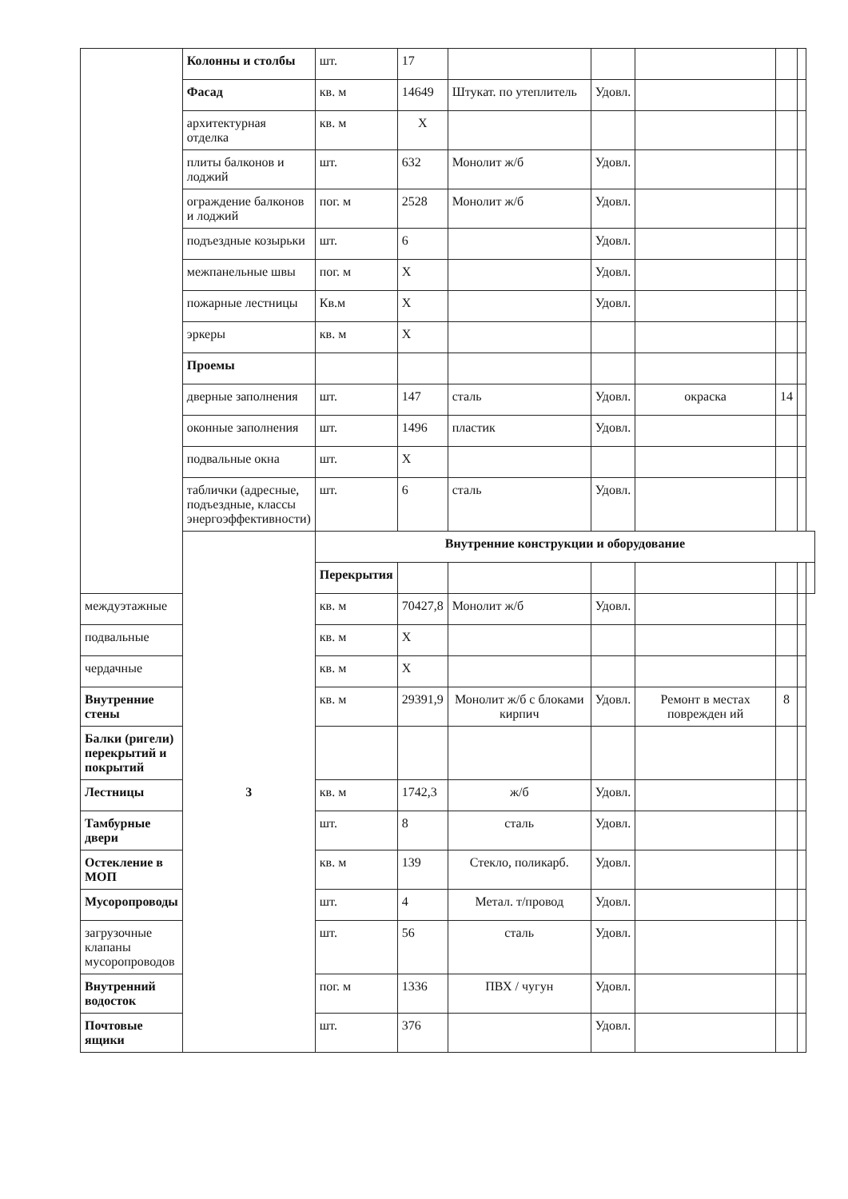| | Колонны и столбы | шт. | 17 | | | | | | |
| | Фасад | кв. м | 14649 | Штукат. по утеплитель | Удовл. | | | | |
| | архитектурная отделка | кв. м | Х | | | | | | |
| | плиты балконов и лоджий | шт. | 632 | Монолит ж/б | Удовл. | | | | |
| | ограждение балконов и лоджий | пог. м | 2528 | Монолит ж/б | Удовл. | | | | |
| | подъездные козырьки | шт. | 6 | | Удовл. | | | | |
| | межпанельные швы | пог. м | Х | | Удовл. | | | | |
| | пожарные лестницы | Кв.м | Х | | Удовл. | | | | |
| | эркеры | кв. м | Х | | | | | | |
| | Проемы | | | | | | | | |
| | дверные заполнения | шт. | 147 | сталь | Удовл. | окраска | 14 | | |
| | оконные заполнения | шт. | 1496 | пластик | Удовл. | | | | |
| | подвальные окна | шт. | Х | | | | | | |
| | таблички (адресные, подъездные, классы энергоэффективности) | шт. | 6 | сталь | Удовл. | | | | |
| | 3 | Внутренние конструкции и оборудование | | | | | | | |
| | | Перекрытия | | | | | | | |
| междуэтажные | | кв. м | 70427,8 | Монолит ж/б | Удовл. | | | | |
| подвальные | | кв. м | Х | | | | | | |
| чердачные | | кв. м | Х | | | | | | |
| Внутренние стены | | кв. м | 29391,9 | Монолит ж/б с блоками кирпич | Удовл. | Ремонт в местах поврежден ий | 8 | | |
| Балки (ригели) перекрытий и покрытий | | | | | | | | | |
| Лестницы | | кв. м | 1742,3 | ж/б | Удовл. | | | | |
| Тамбурные двери | | шт. | 8 | сталь | Удовл. | | | | |
| Остекление в МОП | | кв. м | 139 | Стекло, поликарб. | Удовл. | | | | |
| Мусоропроводы | | шт. | 4 | Метал. т/провод | Удовл. | | | | |
| загрузочные клапаны мусоропроводов | | шт. | 56 | сталь | Удовл. | | | | |
| Внутренний водосток | | пог. м | 1336 | ПВХ / чугун | Удовл. | | | | |
| Почтовые ящики | | шт. | 376 | | Удовл. | | | | |